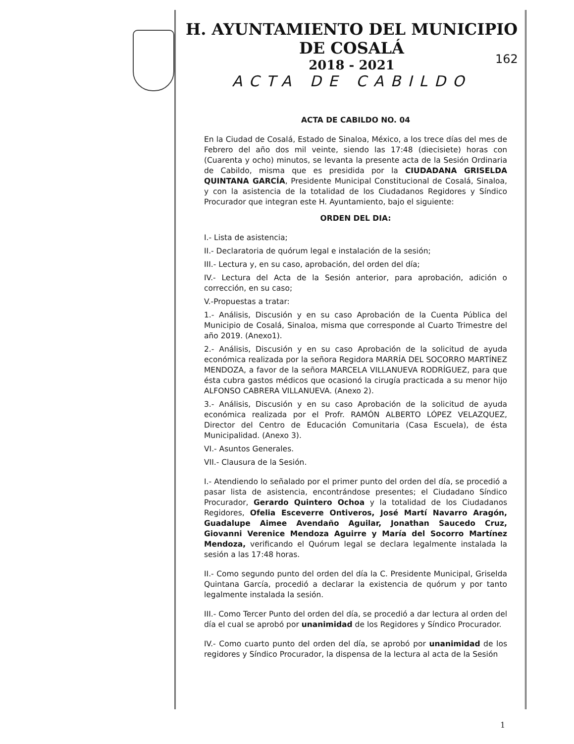H. AYUNTAMIENTO DEL MUNICIPIO DE COSALÁ
2018 - 2021
ACTA DE CABILDO
162
ACTA DE CABILDO NO. 04
En la Ciudad de Cosalá, Estado de Sinaloa, México, a los trece días del mes de Febrero del año dos mil veinte, siendo las 17:48 (diecisiete) horas con (Cuarenta y ocho) minutos, se levanta la presente acta de la Sesión Ordinaria de Cabildo, misma que es presidida por la CIUDADANA GRISELDA QUINTANA GARCÍA, Presidente Municipal Constitucional de Cosalá, Sinaloa, y con la asistencia de la totalidad de los Ciudadanos Regidores y Síndico Procurador que integran este H. Ayuntamiento, bajo el siguiente:
ORDEN DEL DIA:
I.- Lista de asistencia;
II.- Declaratoria de quórum legal e instalación de la sesión;
III.- Lectura y, en su caso, aprobación, del orden del día;
IV.- Lectura del Acta de la Sesión anterior, para aprobación, adición o corrección, en su caso;
V.-Propuestas a tratar:
1.- Análisis, Discusión y en su caso Aprobación de la Cuenta Pública del Municipio de Cosalá, Sinaloa, misma que corresponde al Cuarto Trimestre del año 2019. (Anexo1).
2.- Análisis, Discusión y en su caso Aprobación de la solicitud de ayuda económica realizada por la señora Regidora MARRÍA DEL SOCORRO MARTÍNEZ MENDOZA, a favor de la señora MARCELA VILLANUEVA RODRÍGUEZ, para que ésta cubra gastos médicos que ocasionó la cirugía practicada a su menor hijo ALFONSO CABRERA VILLANUEVA. (Anexo 2).
3.- Análisis, Discusión y en su caso Aprobación de la solicitud de ayuda económica realizada por el Profr. RAMÓN ALBERTO LÓPEZ VELAZQUEZ, Director del Centro de Educación Comunitaria (Casa Escuela), de ésta Municipalidad. (Anexo 3).
VI.- Asuntos Generales.
VII.- Clausura de la Sesión.
I.- Atendiendo lo señalado por el primer punto del orden del día, se procedió a pasar lista de asistencia, encontrándose presentes; el Ciudadano Síndico Procurador, Gerardo Quintero Ochoa y la totalidad de los Ciudadanos Regidores, Ofelia Esceverre Ontiveros, José Martí Navarro Aragón, Guadalupe Aimee Avendaño Aguilar, Jonathan Saucedo Cruz, Giovanni Verenice Mendoza Aguirre y María del Socorro Martínez Mendoza, verificando el Quórum legal se declara legalmente instalada la sesión a las 17:48 horas.
II.- Como segundo punto del orden del día la C. Presidente Municipal, Griselda Quintana García, procedió a declarar la existencia de quórum y por tanto legalmente instalada la sesión.
III.- Como Tercer Punto del orden del día, se procedió a dar lectura al orden del día el cual se aprobó por unanimidad de los Regidores y Síndico Procurador.
IV.- Como cuarto punto del orden del día, se aprobó por unanimidad de los regidores y Síndico Procurador, la dispensa de la lectura al acta de la Sesión
1